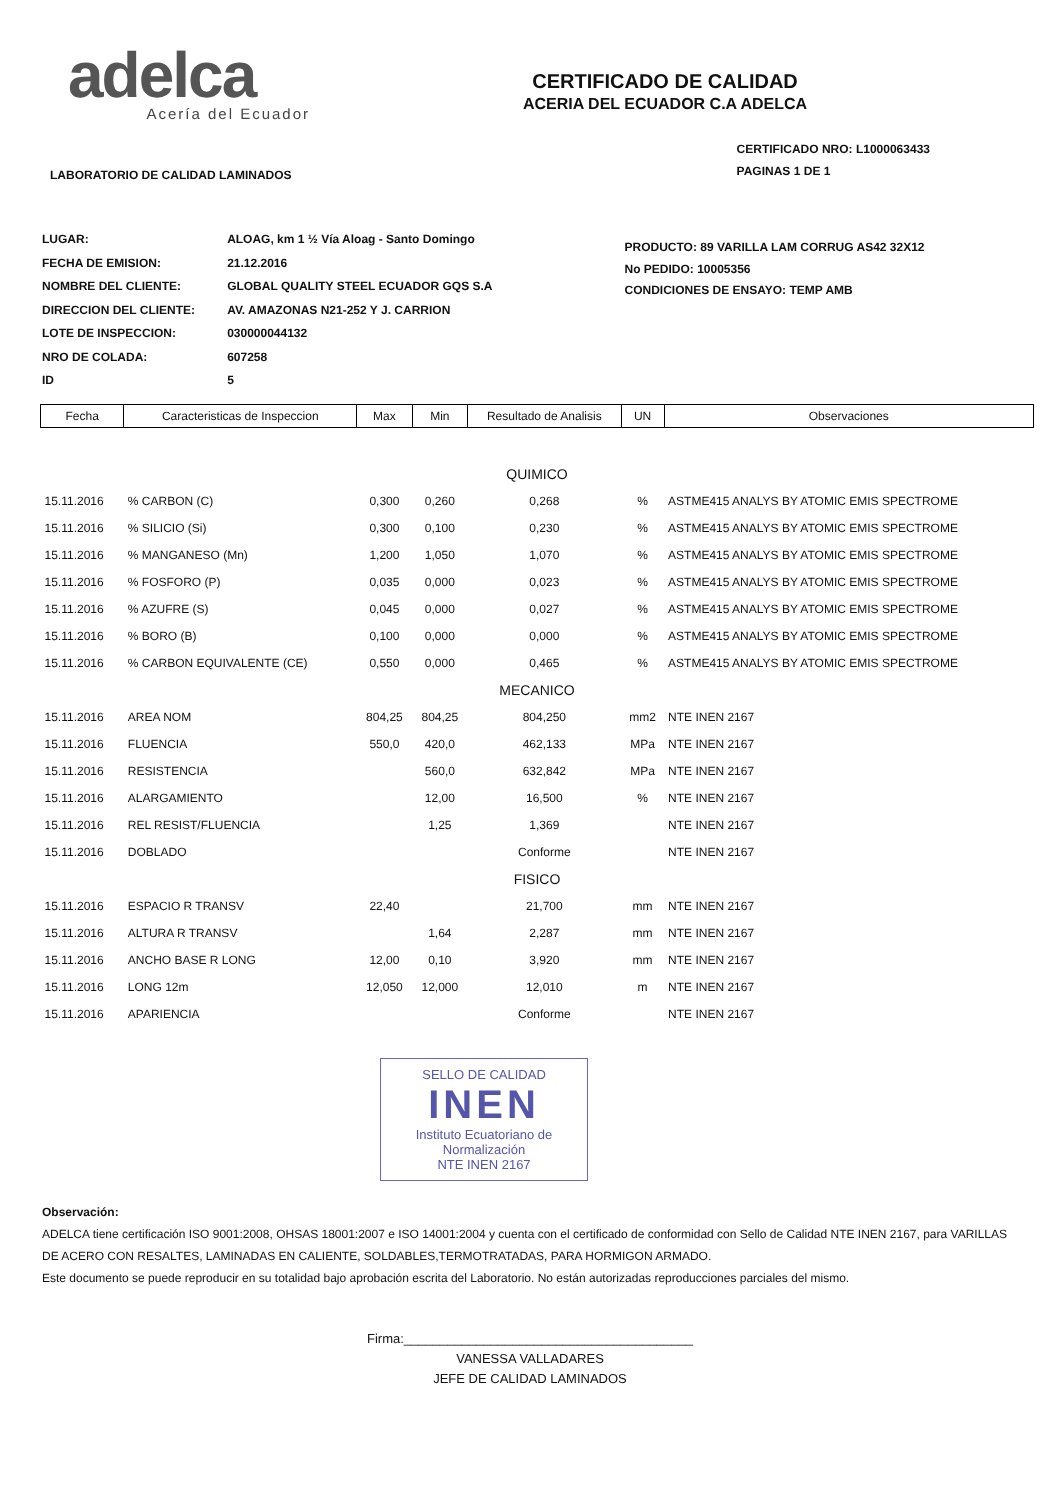adelca
Acería del Ecuador
CERTIFICADO DE CALIDAD
ACERIA DEL ECUADOR C.A ADELCA
LABORATORIO DE CALIDAD LAMINADOS CERTIFICADO NRO: L1000063433
PAGINAS 1 DE 1
| LUGAR: | ALOAG, km 1 ½ Vía Aloag - Santo Domingo |
| FECHA DE EMISION: | 21.12.2016 |
| NOMBRE DEL CLIENTE: | GLOBAL QUALITY STEEL ECUADOR GQS S.A |
| DIRECCION DEL CLIENTE: | AV. AMAZONAS N21-252 Y J. CARRION |
| LOTE DE INSPECCION: | 030000044132 |
| NRO DE COLADA: | 607258 |
| ID | 5 |
PRODUCTO: 89 VARILLA LAM CORRUG AS42 32X12
No PEDIDO: 10005356
CONDICIONES DE ENSAYO: TEMP AMB
| Fecha | Caracteristicas de Inspeccion | Max | Min | Resultado de Analisis | UN | Observaciones |
| --- | --- | --- | --- | --- | --- | --- |
| QUIMICO | | | | | | |
| 15.11.2016 | % CARBON (C) | 0,300 | 0,260 | 0,268 | % | ASTME415 ANALYS BY ATOMIC EMIS SPECTROME |
| 15.11.2016 | % SILICIO (Si) | 0,300 | 0,100 | 0,230 | % | ASTME415 ANALYS BY ATOMIC EMIS SPECTROME |
| 15.11.2016 | % MANGANESO (Mn) | 1,200 | 1,050 | 1,070 | % | ASTME415 ANALYS BY ATOMIC EMIS SPECTROME |
| 15.11.2016 | % FOSFORO (P) | 0,035 | 0,000 | 0,023 | % | ASTME415 ANALYS BY ATOMIC EMIS SPECTROME |
| 15.11.2016 | % AZUFRE (S) | 0,045 | 0,000 | 0,027 | % | ASTME415 ANALYS BY ATOMIC EMIS SPECTROME |
| 15.11.2016 | % BORO (B) | 0,100 | 0,000 | 0,000 | % | ASTME415 ANALYS BY ATOMIC EMIS SPECTROME |
| 15.11.2016 | % CARBON EQUIVALENTE (CE) | 0,550 | 0,000 | 0,465 | % | ASTME415 ANALYS BY ATOMIC EMIS SPECTROME |
| MECANICO | | | | | | |
| 15.11.2016 | AREA NOM | 804,25 | 804,25 | 804,250 | mm2 | NTE INEN 2167 |
| 15.11.2016 | FLUENCIA | 550,0 | 420,0 | 462,133 | MPa | NTE INEN 2167 |
| 15.11.2016 | RESISTENCIA | | 560,0 | 632,842 | MPa | NTE INEN 2167 |
| 15.11.2016 | ALARGAMIENTO | | 12,00 | 16,500 | % | NTE INEN 2167 |
| 15.11.2016 | REL RESIST/FLUENCIA | | 1,25 | 1,369 | | NTE INEN 2167 |
| 15.11.2016 | DOBLADO | | | Conforme | | NTE INEN 2167 |
| FISICO | | | | | | |
| 15.11.2016 | ESPACIO R TRANSV | 22,40 | | 21,700 | mm | NTE INEN 2167 |
| 15.11.2016 | ALTURA R TRANSV | | 1,64 | 2,287 | mm | NTE INEN 2167 |
| 15.11.2016 | ANCHO BASE R LONG | 12,00 | 0,10 | 3,920 | mm | NTE INEN 2167 |
| 15.11.2016 | LONG 12m | 12,050 | 12,000 | 12,010 | m | NTE INEN 2167 |
| 15.11.2016 | APARIENCIA | | | Conforme | | NTE INEN 2167 |
SELLO DE CALIDAD
INEN
Instituto Ecuatoriano de Normalización
NTE INEN 2167
Observación:
ADELCA tiene certificación ISO 9001:2008, OHSAS 18001:2007 e ISO 14001:2004 y cuenta con el certificado de conformidad con Sello de Calidad NTE INEN 2167, para VARILLAS DE ACERO CON RESALTES, LAMINADAS EN CALIENTE, SOLDABLES,TERMOTRATADAS, PARA HORMIGON ARMADO.
Este documento se puede reproducir en su totalidad bajo aprobación escrita del Laboratorio. No están autorizadas reproducciones parciales del mismo.
Firma:________________________________________
VANESSA VALLADARES
JEFE DE CALIDAD LAMINADOS